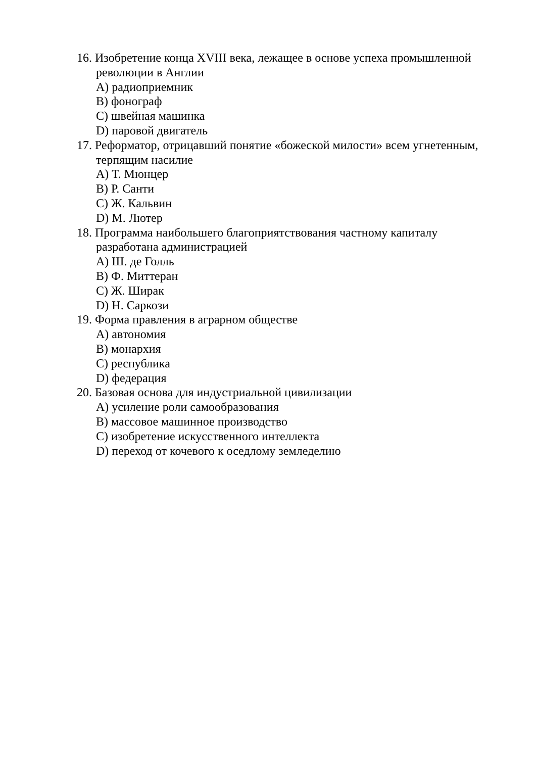16. Изобретение конца XVIII века, лежащее в основе успеха промышленной революции в Англии
A) радиоприемник
B) фонограф
C) швейная машинка
D) паровой двигатель
17. Реформатор, отрицавший понятие «божеской милости» всем угнетенным, терпящим насилие
A) Т. Мюнцер
B) Р. Санти
C) Ж. Кальвин
D) М. Лютер
18. Программа наибольшего благоприятствования частному капиталу разработана администрацией
A) Ш. де Голль
B) Ф. Миттеран
C) Ж. Ширак
D) Н. Саркози
19. Форма правления в аграрном обществе
A) автономия
B) монархия
C) республика
D) федерация
20. Базовая основа для индустриальной цивилизации
A) усиление роли самообразования
B) массовое машинное производство
C) изобретение искусственного интеллекта
D) переход от кочевого к оседлому земледелию